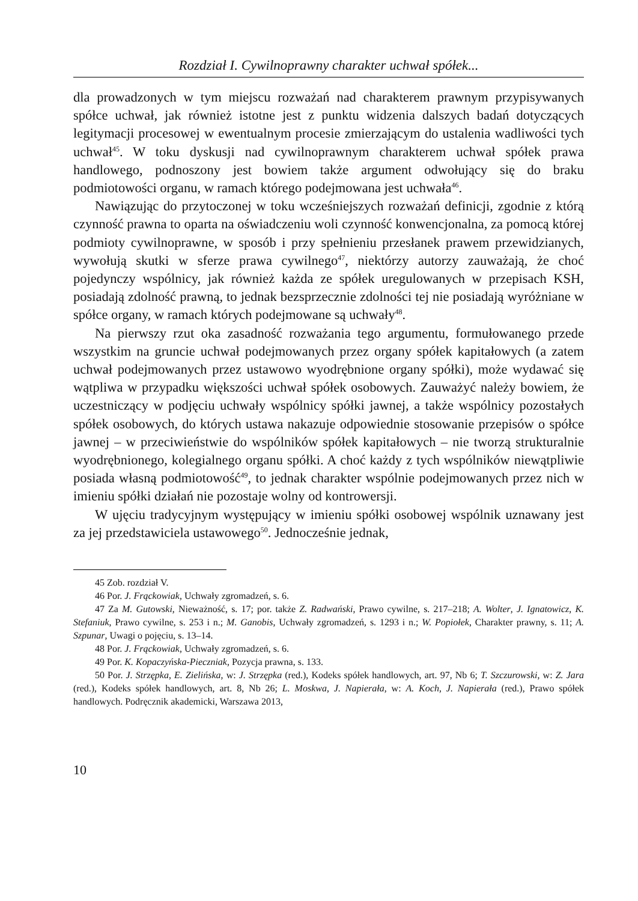Rozdział I. Cywilnoprawny charakter uchwał spółek...
dla prowadzonych w tym miejscu rozważań nad charakterem prawnym przypisywanych spółce uchwał, jak również istotne jest z punktu widzenia dalszych badań dotyczących legitymacji procesowej w ewentualnym procesie zmierzającym do ustalenia wadliwości tych uchwał<sup>45</sup>. W toku dyskusji nad cywilnoprawnym charakterem uchwał spółek prawa handlowego, podnoszony jest bowiem także argument odwołujący się do braku podmiotowości organu, w ramach którego podejmowana jest uchwała<sup>46</sup>.
Nawiązując do przytoczonej w toku wcześniejszych rozważań definicji, zgodnie z którą czynność prawna to oparta na oświadczeniu woli czynność konwencjonalna, za pomocą której podmioty cywilnoprawne, w sposób i przy spełnieniu przesłanek prawem przewidzianych, wywołują skutki w sferze prawa cywilnego<sup>47</sup>, niektórzy autorzy zauważają, że choć pojedynczy wspólnicy, jak również każda ze spółek uregulowanych w przepisach KSH, posiadają zdolność prawną, to jednak bezsprzecznie zdolności tej nie posiadają wyróżniane w spółce organy, w ramach których podejmowane są uchwały<sup>48</sup>.
Na pierwszy rzut oka zasadność rozważania tego argumentu, formułowanego przede wszystkim na gruncie uchwał podejmowanych przez organy spółek kapitałowych (a zatem uchwał podejmowanych przez ustawowo wyodrębnione organy spółki), może wydawać się wątpliwa w przypadku większości uchwał spółek osobowych. Zauważyć należy bowiem, że uczestniczący w podjęciu uchwały wspólnicy spółki jawnej, a także wspólnicy pozostałych spółek osobowych, do których ustawa nakazuje odpowiednie stosowanie przepisów o spółce jawnej – w przeciwieństwie do wspólników spółek kapitałowych – nie tworzą strukturalnie wyodrębnionego, kolegialnego organu spółki. A choć każdy z tych wspólników niewątpliwie posiada własną podmiotowość<sup>49</sup>, to jednak charakter wspólnie podejmowanych przez nich w imieniu spółki działań nie pozostaje wolny od kontrowersji.
W ujęciu tradycyjnym występujący w imieniu spółki osobowej wspólnik uznawany jest za jej przedstawiciela ustawowego<sup>50</sup>. Jednocześnie jednak,
45 Zob. rozdział V.
46 Por. J. Frąckowiak, Uchwały zgromadzeń, s. 6.
47 Za M. Gutowski, Nieważność, s. 17; por. także Z. Radwański, Prawo cywilne, s. 217–218; A. Wolter, J. Ignatowicz, K. Stefaniuk, Prawo cywilne, s. 253 i n.; M. Ganobis, Uchwały zgromadzeń, s. 1293 i n.; W. Popiołek, Charakter prawny, s. 11; A. Szpunar, Uwagi o pojęciu, s. 13–14.
48 Por. J. Frąckowiak, Uchwały zgromadzeń, s. 6.
49 Por. K. Kopaczyńska-Pieczniak, Pozycja prawna, s. 133.
50 Por. J. Strzępka, E. Zielińska, w: J. Strzępka (red.), Kodeks spółek handlowych, art. 97, Nb 6; T. Szczurowski, w: Z. Jara (red.), Kodeks spółek handlowych, art. 8, Nb 26; L. Moskwa, J. Napierała, w: A. Koch, J. Napierała (red.), Prawo spółek handlowych. Podręcznik akademicki, Warszawa 2013,
10